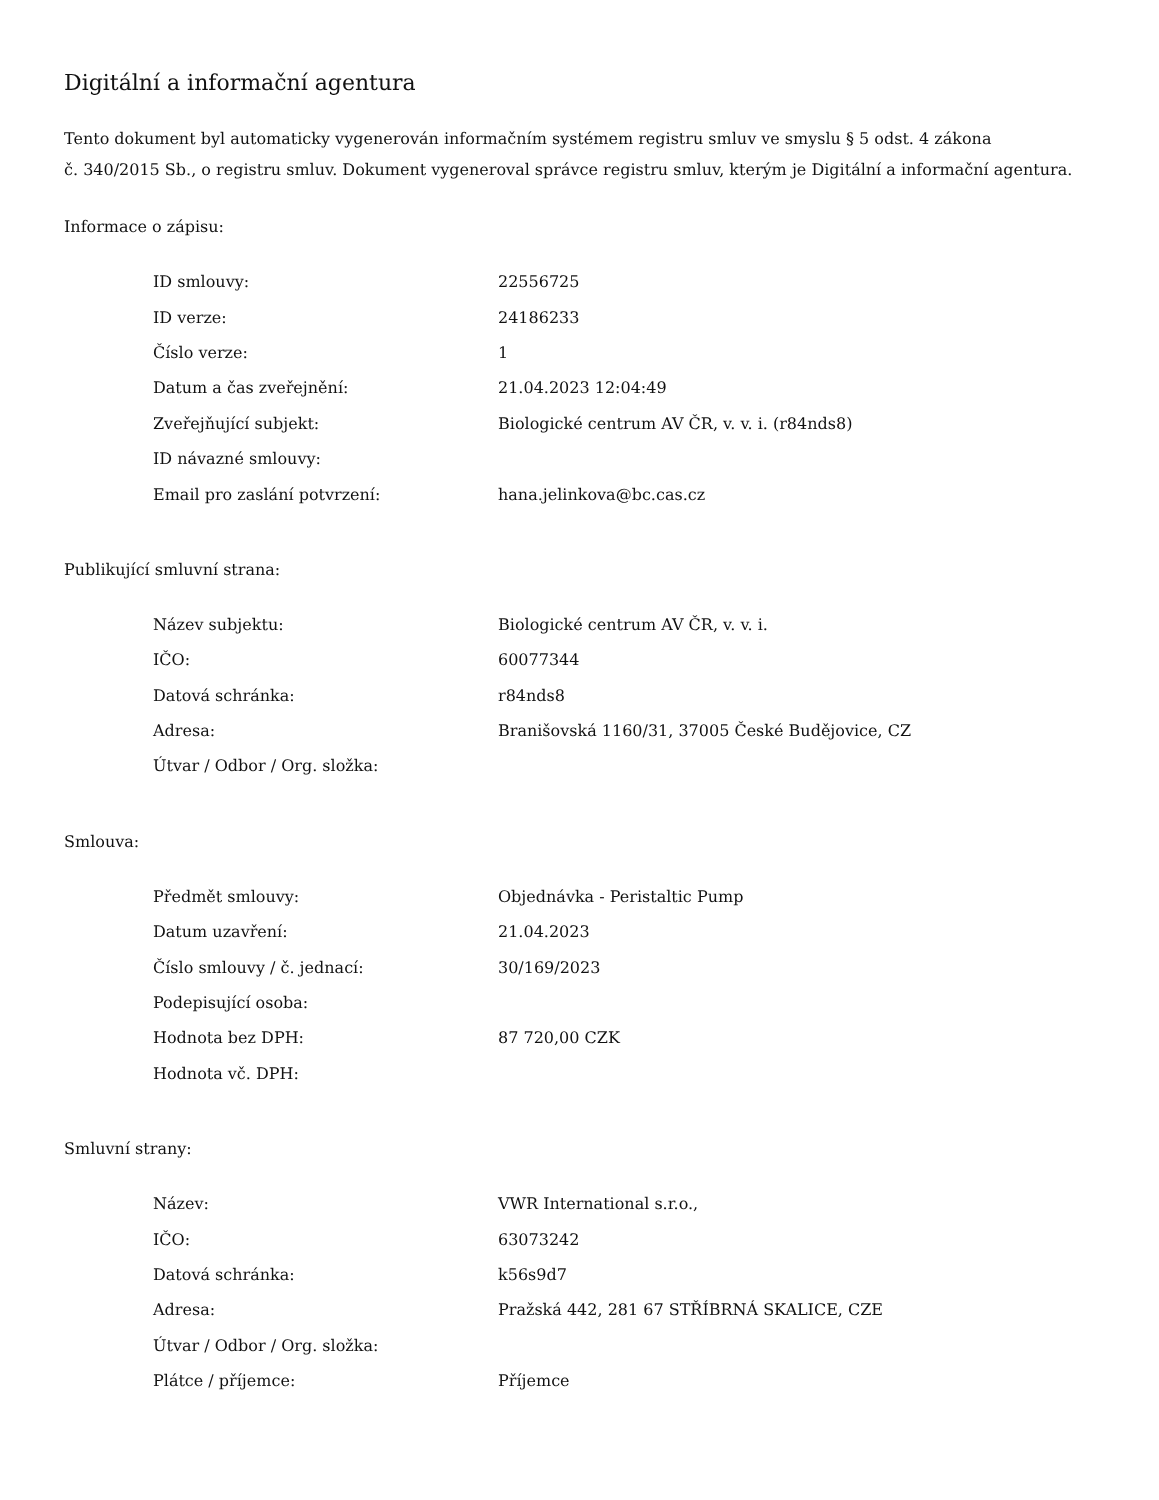Digitální a informační agentura
Tento dokument byl automaticky vygenerován informačním systémem registru smluv ve smyslu § 5 odst. 4 zákona
č. 340/2015 Sb., o registru smluv. Dokument vygeneroval správce registru smluv, kterým je Digitální a informační agentura.
Informace o zápisu:
| ID smlouvy: | 22556725 |
| ID verze: | 24186233 |
| Číslo verze: | 1 |
| Datum a čas zveřejnění: | 21.04.2023 12:04:49 |
| Zveřejňující subjekt: | Biologické centrum AV ČR, v. v. i. (r84nds8) |
| ID návazné smlouvy: | |
| Email pro zaslání potvrzení: | hana.jelinkova@bc.cas.cz |
Publikující smluvní strana:
| Název subjektu: | Biologické centrum AV ČR, v. v. i. |
| IČO: | 60077344 |
| Datová schránka: | r84nds8 |
| Adresa: | Branišovská 1160/31, 37005 České Budějovice, CZ |
| Útvar / Odbor / Org. složka: | |
Smlouva:
| Předmět smlouvy: | Objednávka - Peristaltic Pump |
| Datum uzavření: | 21.04.2023 |
| Číslo smlouvy / č. jednací: | 30/169/2023 |
| Podepisující osoba: | |
| Hodnota bez DPH: | 87 720,00 CZK |
| Hodnota vč. DPH: | |
Smluvní strany:
| Název: | VWR International s.r.o., |
| IČO: | 63073242 |
| Datová schránka: | k56s9d7 |
| Adresa: | Pražská 442, 281 67 STŘÍBRNÁ SKALICE, CZE |
| Útvar / Odbor / Org. složka: | |
| Plátce / příjemce: | Příjemce |